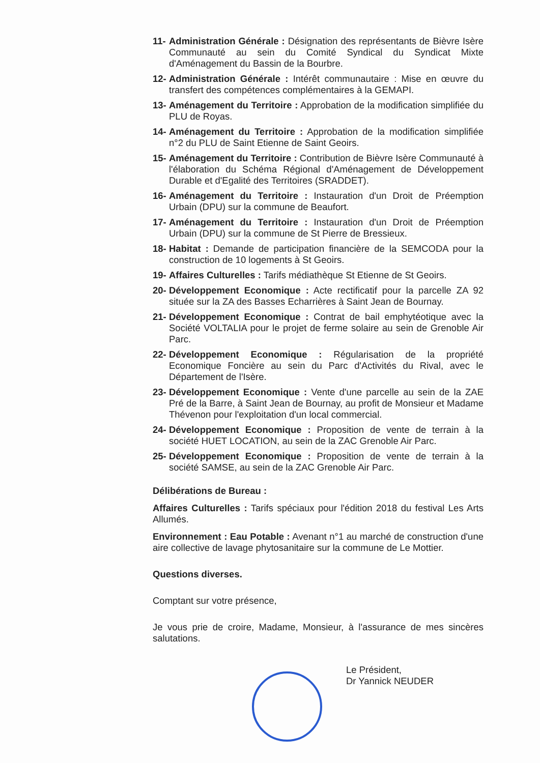11- Administration Générale : Désignation des représentants de Bièvre Isère Communauté au sein du Comité Syndical du Syndicat Mixte d'Aménagement du Bassin de la Bourbre.
12- Administration Générale : Intérêt communautaire : Mise en œuvre du transfert des compétences complémentaires à la GEMAPI.
13- Aménagement du Territoire : Approbation de la modification simplifiée du PLU de Royas.
14- Aménagement du Territoire : Approbation de la modification simplifiée n°2 du PLU de Saint Etienne de Saint Geoirs.
15- Aménagement du Territoire : Contribution de Bièvre Isère Communauté à l'élaboration du Schéma Régional d'Aménagement de Développement Durable et d'Egalité des Territoires (SRADDET).
16- Aménagement du Territoire : Instauration d'un Droit de Préemption Urbain (DPU) sur la commune de Beaufort.
17- Aménagement du Territoire : Instauration d'un Droit de Préemption Urbain (DPU) sur la commune de St Pierre de Bressieux.
18- Habitat : Demande de participation financière de la SEMCODA pour la construction de 10 logements à St Geoirs.
19- Affaires Culturelles : Tarifs médiathèque St Etienne de St Geoirs.
20- Développement Economique : Acte rectificatif pour la parcelle ZA 92 située sur la ZA des Basses Echarrières à Saint Jean de Bournay.
21- Développement Economique : Contrat de bail emphytéotique avec la Société VOLTALIA pour le projet de ferme solaire au sein de Grenoble Air Parc.
22- Développement Economique : Régularisation de la propriété Economique Foncière au sein du Parc d'Activités du Rival, avec le Département de l'Isère.
23- Développement Economique : Vente d'une parcelle au sein de la ZAE Pré de la Barre, à Saint Jean de Bournay, au profit de Monsieur et Madame Thévenon pour l'exploitation d'un local commercial.
24- Développement Economique : Proposition de vente de terrain à la société HUET LOCATION, au sein de la ZAC Grenoble Air Parc.
25- Développement Economique : Proposition de vente de terrain à la société SAMSE, au sein de la ZAC Grenoble Air Parc.
Délibérations de Bureau :
Affaires Culturelles : Tarifs spéciaux pour l'édition 2018 du festival Les Arts Allumés.
Environnement : Eau Potable : Avenant n°1 au marché de construction d'une aire collective de lavage phytosanitaire sur la commune de Le Mottier.
Questions diverses.
Comptant sur votre présence,
Je vous prie de croire, Madame, Monsieur, à l'assurance de mes sincères salutations.
Le Président,
Dr Yannick NEUDER